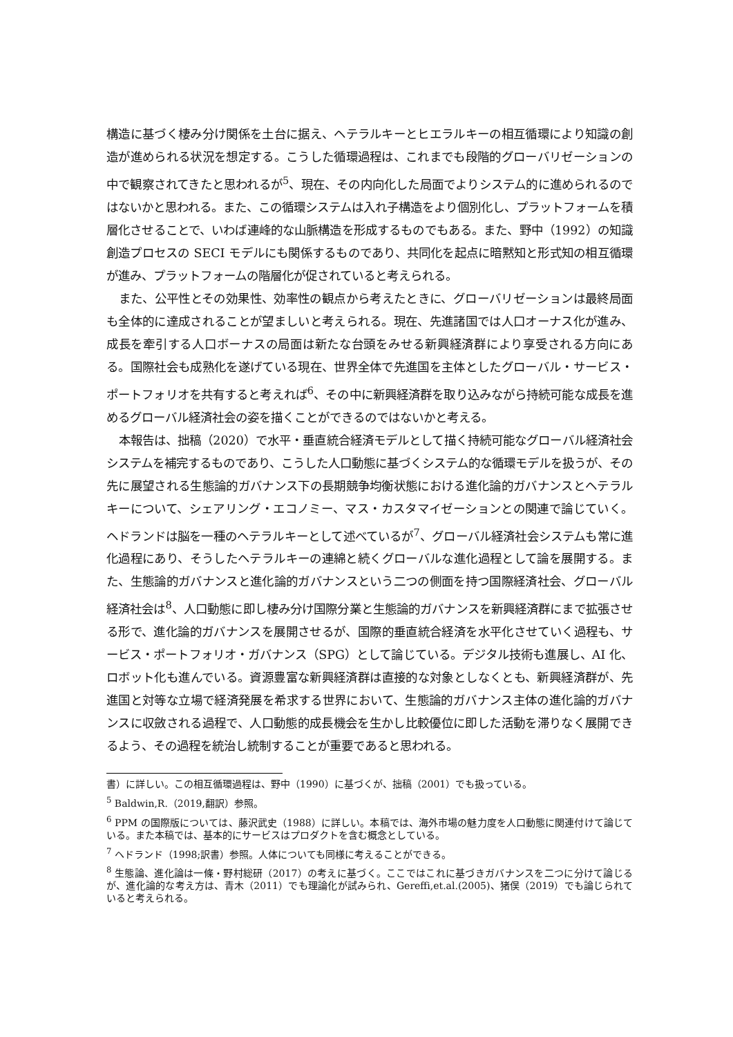構造に基づく棲み分け関係を土台に据え、ヘテラルキーとヒエラルキーの相互循環により知識の創造が進められる状況を想定する。こうした循環過程は、これまでも段階的グローバリゼーションの中で観察されてきたと思われるが<sup>5</sup>、現在、その内向化した局面でよりシステム的に進められるのではないかと思われる。また、この循環システムは入れ子構造をより個別化し、プラットフォームを積層化させることで、いわば連峰的な山脈構造を形成するものでもある。また、野中（1992）の知識創造プロセスの SECI モデルにも関係するものであり、共同化を起点に暗黙知と形式知の相互循環が進み、プラットフォームの階層化が促されていると考えられる。
また、公平性とその効果性、効率性の観点から考えたときに、グローバリゼーションは最終局面も全体的に達成されることが望ましいと考えられる。現在、先進諸国では人口オーナス化が進み、成長を牽引する人口ボーナスの局面は新たな台頭をみせる新興経済群により享受される方向にある。国際社会も成熟化を遂げている現在、世界全体で先進国を主体としたグローバル・サービス・ポートフォリオを共有すると考えれば<sup>6</sup>、その中に新興経済群を取り込みながら持続可能な成長を進めるグローバル経済社会の姿を描くことができるのではないかと考える。
本報告は、拙稿（2020）で水平・垂直統合経済モデルとして描く持続可能なグローバル経済社会システムを補完するものであり、こうした人口動態に基づくシステム的な循環モデルを扱うが、その先に展望される生態論的ガバナンス下の長期競争均衡状態における進化論的ガバナンスとヘテラルキーについて、シェアリング・エコノミー、マス・カスタマイゼーションとの関連で論じていく。ヘドランドは脳を一種のヘテラルキーとして述べているが<sup>7</sup>、グローバル経済社会システムも常に進化過程にあり、そうしたヘテラルキーの連綿と続くグローバルな進化過程として論を展開する。また、生態論的ガバナンスと進化論的ガバナンスという二つの側面を持つ国際経済社会、グローバル経済社会は<sup>8</sup>、人口動態に即し棲み分け国際分業と生態論的ガバナンスを新興経済群にまで拡張させる形で、進化論的ガバナンスを展開させるが、国際的垂直統合経済を水平化させていく過程も、サービス・ポートフォリオ・ガバナンス（SPG）として論じている。デジタル技術も進展し、AI 化、ロボット化も進んでいる。資源豊富な新興経済群は直接的な対象としなくとも、新興経済群が、先進国と対等な立場で経済発展を希求する世界において、生態論的ガバナンス主体の進化論的ガバナンスに収斂される過程で、人口動態的成長機会を生かし比較優位に即した活動を滞りなく展開できるよう、その過程を統治し統制することが重要であると思われる。
書）に詳しい。この相互循環過程は、野中（1990）に基づくが、拙稿（2001）でも扱っている。
<sup>5</sup> Baldwin,R.（2019,翻訳）参照。
<sup>6</sup> PPM の国際版については、藤沢武史（1988）に詳しい。本稿では、海外市場の魅力度を人口動態に関連付けて論じている。また本稿では、基本的にサービスはプロダクトを含む概念としている。
<sup>7</sup> ヘドランド（1998;訳書）参照。人体についても同様に考えることができる。
<sup>8</sup> 生態論、進化論は一條・野村総研（2017）の考えに基づく。ここではこれに基づきガバナンスを二つに分けて論じるが、進化論的な考え方は、青木（2011）でも理論化が試みられ、Gereffi,et.al.(2005)、猪俣（2019）でも論じられていると考えられる。